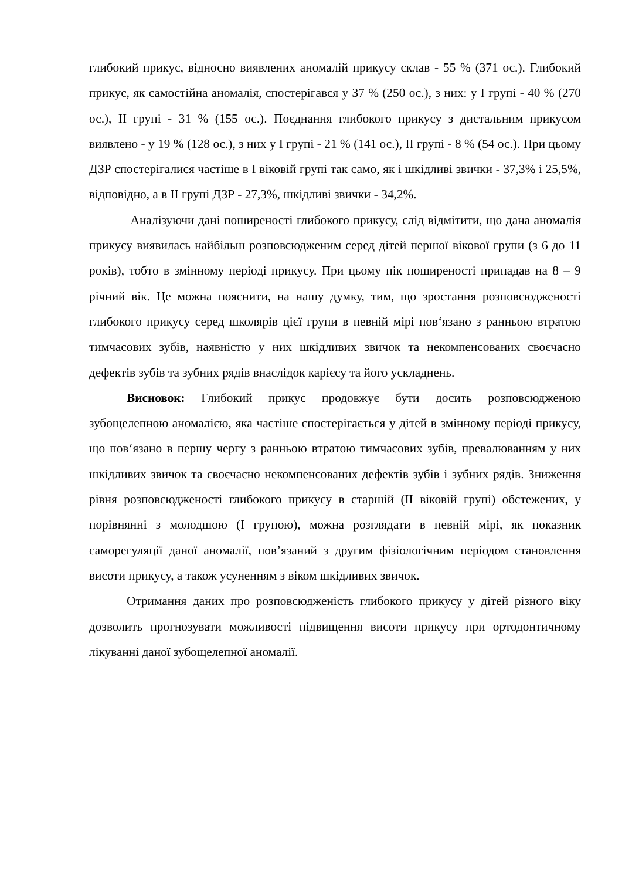глибокий прикус, відносно виявлених аномалій прикусу склав - 55 % (371 ос.). Глибокий прикус, як самостійна аномалія, спостерігався у 37 % (250 ос.), з них: у I групі - 40 % (270 ос.), II групі - 31 % (155 ос.). Поєднання глибокого прикусу з дистальним прикусом виявлено - у 19 % (128 ос.), з них у I групі - 21 % (141 ос.), II групі - 8 % (54 ос.). При цьому ДЗР спостерігалися частіше в І віковій групі так само, як і шкідливі звички - 37,3% і 25,5%, відповідно, а в ІІ групі ДЗР - 27,3%, шкідливі звички - 34,2%.
Аналізуючи дані поширеності глибокого прикусу, слід відмітити, що дана аномалія прикусу виявилась найбільш розповсюдженим серед дітей першої вікової групи (з 6 до 11 років), тобто в змінному періоді прикусу. При цьому пік поширеності припадав на 8 – 9 річний вік. Це можна пояснити, на нашу думку, тим, що зростання розповсюдженості глибокого прикусу серед школярів цієї групи в певній мірі пов‘язано з ранньою втратою тимчасових зубів, наявністю у них шкідливих звичок та некомпенсованих своєчасно дефектів зубів та зубних рядів внаслідок карієсу та його ускладнень.
Висновок: Глибокий прикус продовжує бути досить розповсюдженою зубощелепною аномалією, яка частіше спостерігається у дітей в змінному періоді прикусу, що пов‘язано в першу чергу з ранньою втратою тимчасових зубів, превалюванням у них шкідливих звичок та своєчасно некомпенсованих дефектів зубів і зубних рядів. Зниження рівня розповсюдженості глибокого прикусу в старшій (ІІ віковій групі) обстежених, у порівнянні з молодшою (І групою), можна розглядати в певній мірі, як показник саморегуляції даної аномалії, пов’язаний з другим фізіологічним періодом становлення висоти прикусу, а також усуненням з віком шкідливих звичок.
Отримання даних про розповсюдженість глибокого прикусу у дітей різного віку дозволить прогнозувати можливості підвищення висоти прикусу при ортодонтичному лікуванні даної зубощелепної аномалії.